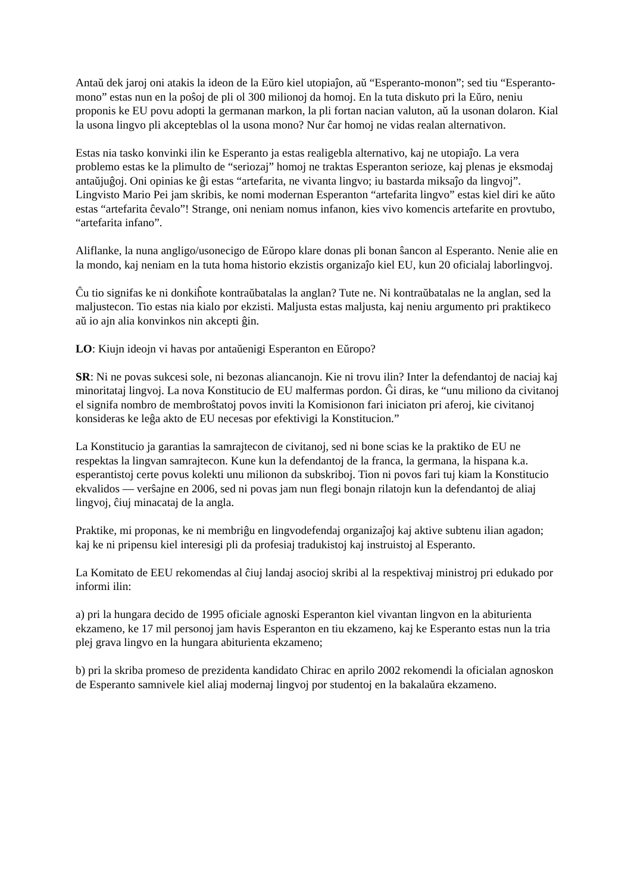Antaŭ dek jaroj oni atakis la ideon de la Eŭro kiel utopiaĵon, aŭ “Esperanto-monon”; sed tiu “Esperanto-mono” estas nun en la poŝoj de pli ol 300 milionoj da homoj. En la tuta diskuto pri la Eŭro, neniu proponis ke EU povu adopti la germanan markon, la pli fortan nacian valuton, aŭ la usonan dolaron. Kial la usona lingvo pli akcepteblas ol la usona mono? Nur ĉar homoj ne vidas realan alternativon.
Estas nia tasko konvinki ilin ke Esperanto ja estas realigebla alternativo, kaj ne utopiaĵo. La vera problemo estas ke la plimulto de “seriozaj” homoj ne traktas Esperanton serioze, kaj plenas je eksmodaj antaŭjuĝoj. Oni opinias ke ĝi estas “artefarita, ne vivanta lingvo; iu bastarda miksaĵo da lingvoj”. Lingvisto Mario Pei jam skribis, ke nomi modernan Esperanton “artefarita lingvo” estas kiel diri ke aŭto estas “artefarita ĉevalo”! Strange, oni neniam nomus infanon, kies vivo komencis artefarite en provtubo, “artefarita infano”.
Aliflanke, la nuna angligo/usonecigo de Eŭropo klare donas pli bonan ŝancon al Esperanto. Nenie alie en la mondo, kaj neniam en la tuta homa historio ekzistis organizaĵo kiel EU, kun 20 oficialaj laborlingvoj.
Ĉu tio signifas ke ni donkiĥote kontraŭbatalas la anglan? Tute ne. Ni kontraŭbatalas ne la anglan, sed la maljustecon. Tio estas nia kialo por ekzisti. Maljusta estas maljusta, kaj neniu argumento pri praktikeco aŭ io ajn alia konvinkos nin akcepti ĝin.
LO: Kiujn ideojn vi havas por antaŭenigi Esperanton en Eŭropo?
SR: Ni ne povas sukcesi sole, ni bezonas aliancanojn. Kie ni trovu ilin? Inter la defendantoj de naciaj kaj minoritataj lingvoj. La nova Konstitucio de EU malfermas pordon. Ĝi diras, ke “unu miliono da civitanoj el signifa nombro de membroŝtatoj povos inviti la Komisionon fari iniciaton pri aferoj, kie civitanoj konsideras ke leĝa akto de EU necesas por efektivigi la Konstitucion.”
La Konstitucio ja garantias la samrajtecon de civitanoj, sed ni bone scias ke la praktiko de EU ne respektas la lingvan samrajtecon. Kune kun la defendantoj de la franca, la germana, la hispana k.a. esperantistoj certe povus kolekti unu milionon da subskriboj. Tion ni povos fari tuj kiam la Konstitucio ekvalidos — verŝajne en 2006, sed ni povas jam nun flegi bonajn rilatojn kun la defendantoj de aliaj lingvoj, ĉiuj minacataj de la angla.
Praktike, mi proponas, ke ni membriĝu en lingvodefendaj organizaĵoj kaj aktive subtenu ilian agadon; kaj ke ni pripensu kiel interesigi pli da profesiaj tradukistoj kaj instruistoj al Esperanto.
La Komitato de EEU rekomendas al ĉiuj landaj asocioj skribi al la respektivaj ministroj pri edukado por informi ilin:
a) pri la hungara decido de 1995 oficiale agnoski Esperanton kiel vivantan lingvon en la abiturienta ekzameno, ke 17 mil personoj jam havis Esperanton en tiu ekzameno, kaj ke Esperanto estas nun la tria plej grava lingvo en la hungara abiturienta ekzameno;
b) pri la skriba promeso de prezidenta kandidato Chirac en aprilo 2002 rekomendi la oficialan agnoskon de Esperanto samnivele kiel aliaj modernaj lingvoj por studentoj en la bakalaŭra ekzameno.